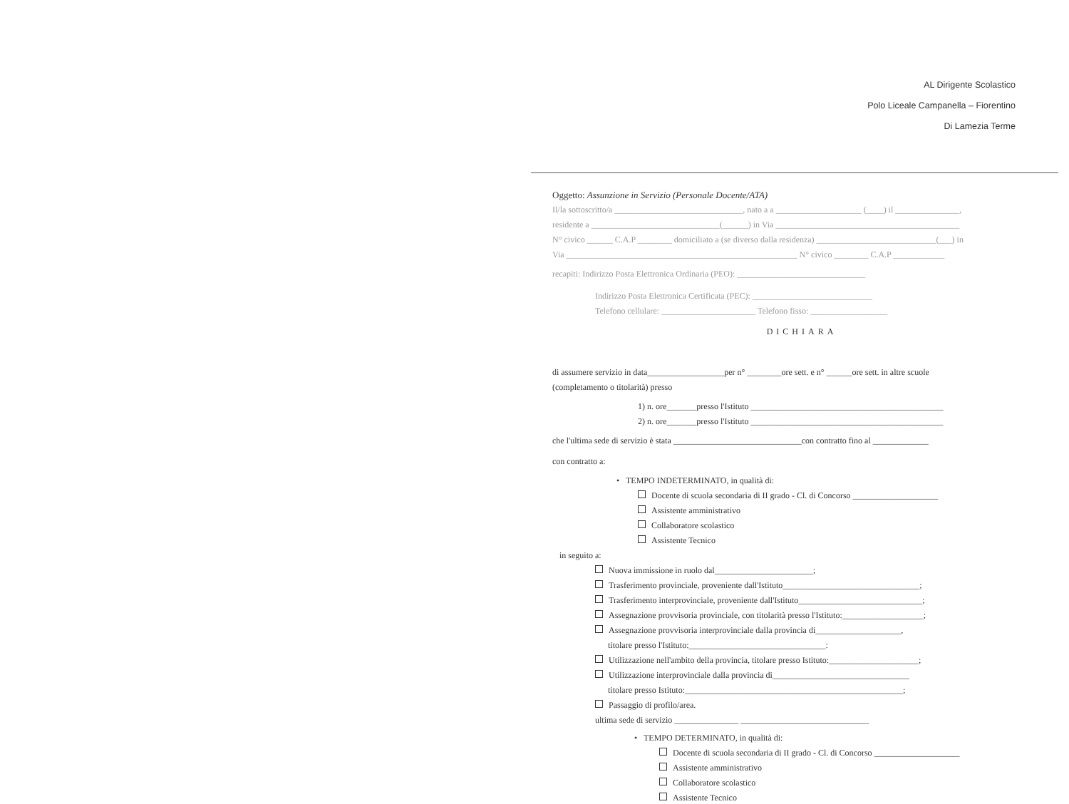AL Dirigente Scolastico
Polo Liceale Campanella – Fiorentino
Di Lamezia Terme
Oggetto: Assunzione in Servizio (Personale Docente/ATA)
Il/la sottoscritto/a ______________________________, nato a a ____________________ (____) il _______________,
residente a ______________________________(______) in Via ___________________________________________
N° civico ______ C.A.P ________ domiciliato a (se diverso dalla residenza) ____________________________(___) in
Via ______________________________________________________ N° civico ________ C.A.P ____________
recapiti: Indirizzo Posta Elettronica Ordinaria (PEO): ______________________________
Indirizzo Posta Elettronica Certificata (PEC): ____________________________
Telefono cellulare: ______________________ Telefono fisso: __________________
DICHIARA
di assumere servizio in data__________________per n° ________ore sett. e n° ______ore sett. in altre scuole
(completamento o titolarità) presso
1) n. ore_______presso l'Istituto _____________________________________________
2) n. ore_______presso l'Istituto _____________________________________________
che l'ultima sede di servizio è stata ______________________________con contratto fino al _____________
con contratto a:
• TEMPO INDETERMINATO, in qualità di:
Docente di scuola secondaria di II grado - Cl. di Concorso ____________________
Assistente amministrativo
Collaboratore scolastico
Assistente Tecnico
in seguito a:
Nuova immissione in ruolo dal_______________________;
Trasferimento provinciale, proveniente dall'Istituto________________________________;
Trasferimento interprovinciale, proveniente dall'Istituto_____________________________;
Assegnazione provvisoria provinciale, con titolarità presso l'Istituto:___________________;
Assegnazione provvisoria interprovinciale dalla provincia di____________________,
titolare presso l'Istituto:________________________________:
Utilizzazione nell'ambito della provincia, titolare presso Istituto:_____________________;
Utilizzazione interprovinciale dalla provincia di________________________________
titolare presso Istituto:___________________________________________________;
Passaggio di profilo/area.
ultima sede di servizio _______________ ______________________________
• TEMPO DETERMINATO, in qualità di:
Docente di scuola secondaria di II grado - Cl. di Concorso ____________________
Assistente amministrativo
Collaboratore scolastico
Assistente Tecnico